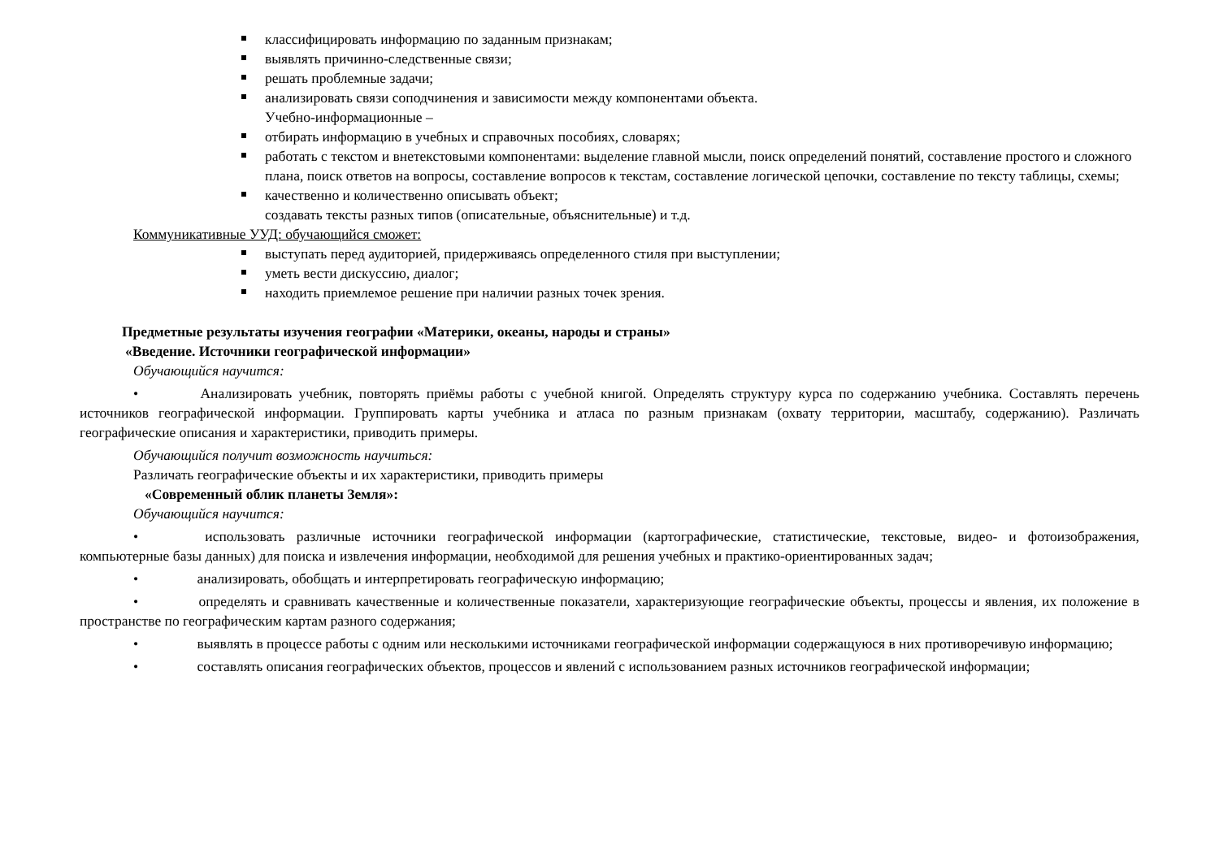классифицировать информацию по заданным признакам;
выявлять причинно-следственные связи;
решать проблемные задачи;
анализировать связи соподчинения и зависимости между компонентами объекта.
Учебно-информационные –
отбирать информацию в учебных и справочных пособиях, словарях;
работать с текстом и внетекстовыми компонентами: выделение главной мысли, поиск определений понятий, составление простого и сложного плана, поиск ответов на вопросы, составление вопросов к текстам, составление логической цепочки, составление по тексту таблицы, схемы;
качественно и количественно описывать объект;
создавать тексты разных типов (описательные, объяснительные) и т.д.
Коммуникативные УУД: обучающийся сможет:
выступать перед аудиторией, придерживаясь определенного стиля при выступлении;
уметь вести дискуссию, диалог;
находить приемлемое решение при наличии разных точек зрения.
Предметные результаты изучения географии «Материки, океаны, народы и страны»
«Введение. Источники географической информации»
Обучающийся научится:
• Анализировать учебник, повторять приёмы работы с учебной книгой. Определять структуру курса по содержанию учебника. Составлять перечень источников географической информации. Группировать карты учебника и атласа по разным признакам (охвату территории, масштабу, содержанию). Различать географические описания и характеристики, приводить примеры.
Обучающийся получит возможность научиться:
Различать географические объекты и их характеристики, приводить примеры
«Современный облик планеты Земля»:
Обучающийся научится:
• использовать различные источники географической информации (картографические, статистические, текстовые, видео- и фотоизображения, компьютерные базы данных) для поиска и извлечения информации, необходимой для решения учебных и практико-ориентированных задач;
• анализировать, обобщать и интерпретировать географическую информацию;
• определять и сравнивать качественные и количественные показатели, характеризующие географические объекты, процессы и явления, их положение в пространстве по географическим картам разного содержания;
• выявлять в процессе работы с одним или несколькими источниками географической информации содержащуюся в них противоречивую информацию;
• составлять описания географических объектов, процессов и явлений с использованием разных источников географической информации;